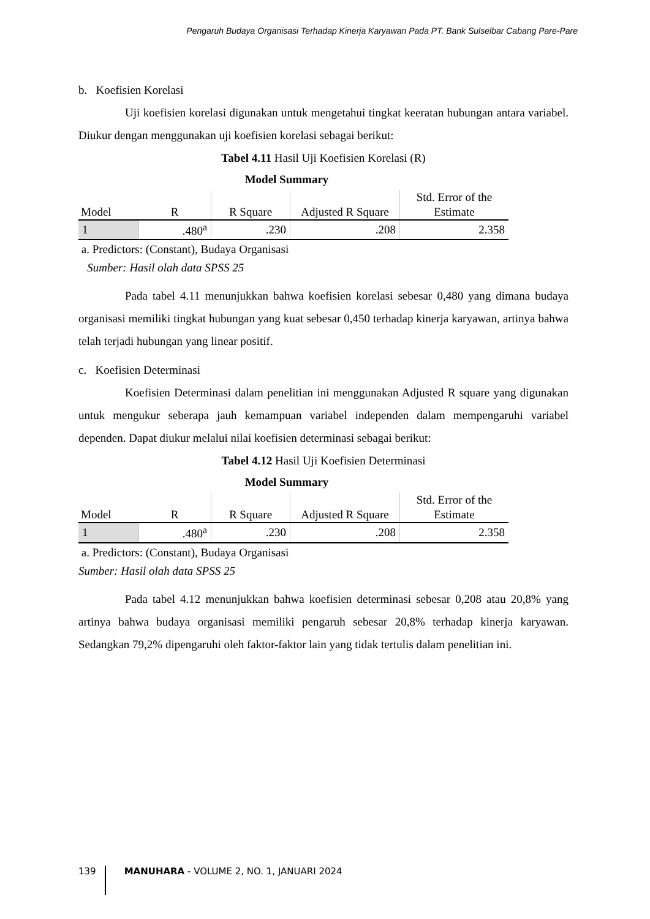Pengaruh Budaya Organisasi Terhadap Kinerja Karyawan Pada PT. Bank Sulselbar Cabang Pare-Pare
b. Koefisien Korelasi
Uji koefisien korelasi digunakan untuk mengetahui tingkat keeratan hubungan antara variabel. Diukur dengan menggunakan uji koefisien korelasi sebagai berikut:
Tabel 4.11 Hasil Uji Koefisien Korelasi (R)
Model Summary
| Model | R | R Square | Adjusted R Square | Std. Error of the Estimate |
| --- | --- | --- | --- | --- |
| 1 | .480<sup>a</sup> | .230 | .208 | 2.358 |
a. Predictors: (Constant), Budaya Organisasi
Sumber: Hasil olah data SPSS 25
Pada tabel 4.11 menunjukkan bahwa koefisien korelasi sebesar 0,480 yang dimana budaya organisasi memiliki tingkat hubungan yang kuat sebesar 0,450 terhadap kinerja karyawan, artinya bahwa telah terjadi hubungan yang linear positif.
c. Koefisien Determinasi
Koefisien Determinasi dalam penelitian ini menggunakan Adjusted R square yang digunakan untuk mengukur seberapa jauh kemampuan variabel independen dalam mempengaruhi variabel dependen. Dapat diukur melalui nilai koefisien determinasi sebagai berikut:
Tabel 4.12 Hasil Uji Koefisien Determinasi
Model Summary
| Model | R | R Square | Adjusted R Square | Std. Error of the Estimate |
| --- | --- | --- | --- | --- |
| 1 | .480<sup>a</sup> | .230 | .208 | 2.358 |
a. Predictors: (Constant), Budaya Organisasi
Sumber: Hasil olah data SPSS 25
Pada tabel 4.12 menunjukkan bahwa koefisien determinasi sebesar 0,208 atau 20,8% yang artinya bahwa budaya organisasi memiliki pengaruh sebesar 20,8% terhadap kinerja karyawan. Sedangkan 79,2% dipengaruhi oleh faktor-faktor lain yang tidak tertulis dalam penelitian ini.
139
MANUHARA - VOLUME 2, NO. 1, JANUARI 2024